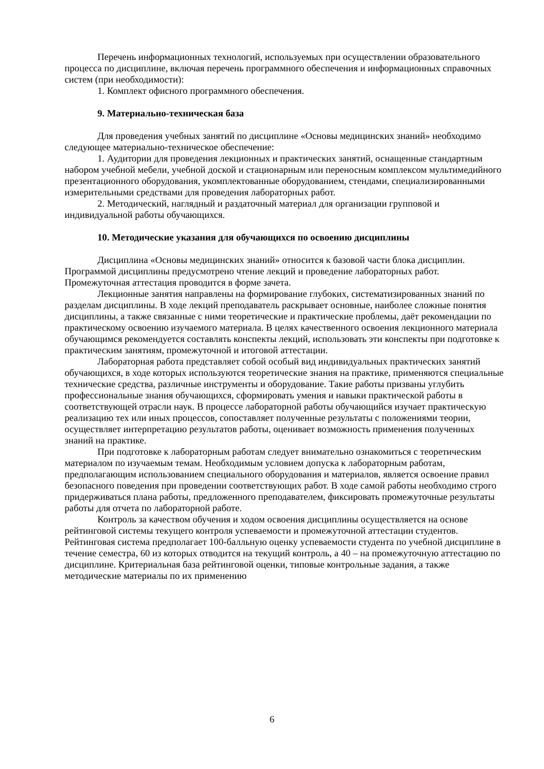Перечень информационных технологий, используемых при осуществлении образовательного процесса по дисциплине, включая перечень программного обеспечения и информационных справочных систем (при необходимости):
1. Комплект офисного программного обеспечения.
9. Материально-техническая база
Для проведения учебных занятий по дисциплине «Основы медицинских знаний» необходимо следующее материально-техническое обеспечение:
1. Аудитории для проведения лекционных и практических занятий, оснащенные стандартным набором учебной мебели, учебной доской и стационарным или переносным комплексом мультимедийного презентационного оборудования, укомплектованные оборудованием, стендами, специализированными измерительными средствами для проведения лабораторных работ.
2. Методический, наглядный и раздаточный материал для организации групповой и индивидуальной работы обучающихся.
10. Методические указания для обучающихся по освоению дисциплины
Дисциплина «Основы медицинских знаний» относится к базовой части блока дисциплин. Программой дисциплины предусмотрено чтение лекций и проведение лабораторных работ. Промежуточная аттестация проводится в форме зачета.
Лекционные занятия направлены на формирование глубоких, систематизированных знаний по разделам дисциплины. В ходе лекций преподаватель раскрывает основные, наиболее сложные понятия дисциплины, а также связанные с ними теоретические и практические проблемы, даёт рекомендации по практическому освоению изучаемого материала. В целях качественного освоения лекционного материала обучающимся рекомендуется составлять конспекты лекций, использовать эти конспекты при подготовке к практическим занятиям, промежуточной и итоговой аттестации.
Лабораторная работа представляет собой особый вид индивидуальных практических занятий обучающихся, в ходе которых используются теоретические знания на практике, применяются специальные технические средства, различные инструменты и оборудование. Такие работы призваны углубить профессиональные знания обучающихся, сформировать умения и навыки практической работы в соответствующей отрасли наук. В процессе лабораторной работы обучающийся изучает практическую реализацию тех или иных процессов, сопоставляет полученные результаты с положениями теории, осуществляет интерпретацию результатов работы, оценивает возможность применения полученных знаний на практике.
При подготовке к лабораторным работам следует внимательно ознакомиться с теоретическим материалом по изучаемым темам. Необходимым условием допуска к лабораторным работам, предполагающим использованием специального оборудования и материалов, является освоение правил безопасного поведения при проведении соответствующих работ. В ходе самой работы необходимо строго придерживаться плана работы, предложенного преподавателем, фиксировать промежуточные результаты работы для отчета по лабораторной работе.
Контроль за качеством обучения и ходом освоения дисциплины осуществляется на основе рейтинговой системы текущего контроля успеваемости и промежуточной аттестации студентов. Рейтинговая система предполагает 100-балльную оценку успеваемости студента по учебной дисциплине в течение семестра, 60 из которых отводится на текущий контроль, а 40 – на промежуточную аттестацию по дисциплине. Критериальная база рейтинговой оценки, типовые контрольные задания, а также методические материалы по их применению
6